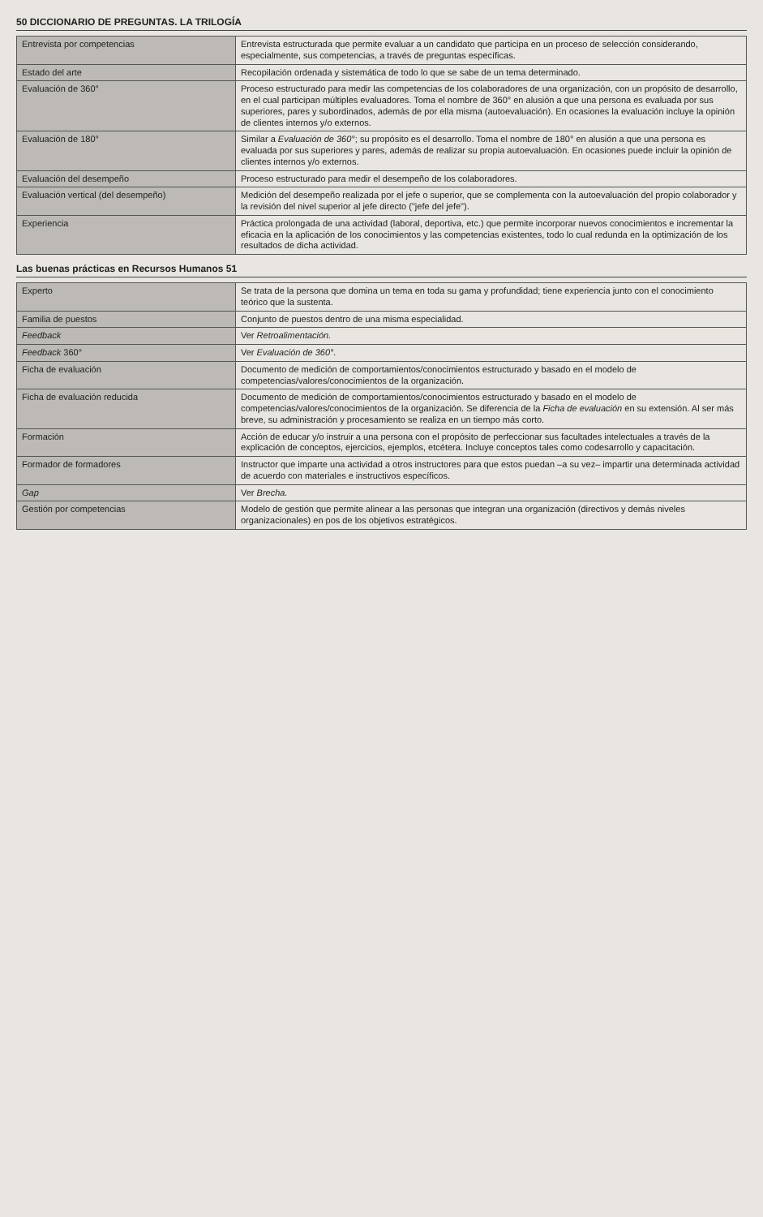50 DICCIONARIO DE PREGUNTAS. LA TRILOGÍA
| Entrevista por competencias | Entrevista estructurada que permite evaluar a un candidato que participa en un proceso de selección considerando, especialmente, sus competencias, a través de preguntas específicas. |
| Estado del arte | Recopilación ordenada y sistemática de todo lo que se sabe de un tema determinado. |
| Evaluación de 360° | Proceso estructurado para medir las competencias de los colaboradores de una organización, con un propósito de desarrollo, en el cual participan múltiples evaluadores. Toma el nombre de 360° en alusión a que una persona es evaluada por sus superiores, pares y subordinados, además de por ella misma (autoevaluación). En ocasiones la evaluación incluye la opinión de clientes internos y/o externos. |
| Evaluación de 180° | Similar a Evaluación de 360° ; su propósito es el desarrollo. Toma el nombre de 180° en alusión a que una persona es evaluada por sus superiores y pares, además de realizar su propia autoevaluación. En ocasiones puede incluir la opinión de clientes internos y/o externos. |
| Evaluación del desempeño | Proceso estructurado para medir el desempeño de los colaboradores. |
| Evaluación vertical (del desempeño) | Medición del desempeño realizada por el jefe o superior, que se complementa con la autoevaluación del propio colaborador y la revisión del nivel superior al jefe directo ("jefe del jefe"). |
| Experiencia | Práctica prolongada de una actividad (laboral, deportiva, etc.) que permite incorporar nuevos conocimientos e incrementar la eficacia en la aplicación de los conocimientos y las competencias existentes, todo lo cual redunda en la optimización de los resultados de dicha actividad. |
Las buenas prácticas en Recursos Humanos 51
| Experto | Se trata de la persona que domina un tema en toda su gama y profundidad; tiene experiencia junto con el conocimiento teórico que la sustenta. |
| Familia de puestos | Conjunto de puestos dentro de una misma especialidad. |
| Feedback | Ver Retroalimentación. |
| Feedback 360° | Ver Evaluación de 360°. |
| Ficha de evaluación | Documento de medición de comportamientos/conocimientos estructurado y basado en el modelo de competencias/valores/conocimientos de la organización. |
| Ficha de evaluación reducida | Documento de medición de comportamientos/conocimientos estructurado y basado en el modelo de competencias/valores/conocimientos de la organización. Se diferencia de la Ficha de evaluación en su extensión. Al ser más breve, su administración y procesamiento se realiza en un tiempo más corto. |
| Formación | Acción de educar y/o instruir a una persona con el propósito de perfeccionar sus facultades intelectuales a través de la explicación de conceptos, ejercicios, ejemplos, etcétera. Incluye conceptos tales como codesarrollo y capacitación. |
| Formador de formadores | Instructor que imparte una actividad a otros instructores para que estos puedan –a su vez– impartir una determinada actividad de acuerdo con materiales e instructivos específicos. |
| Gap | Ver Brecha. |
| Gestión por competencias | Modelo de gestión que permite alinear a las personas que integran una organización (directivos y demás niveles organizacionales) en pos de los objetivos estratégicos. |